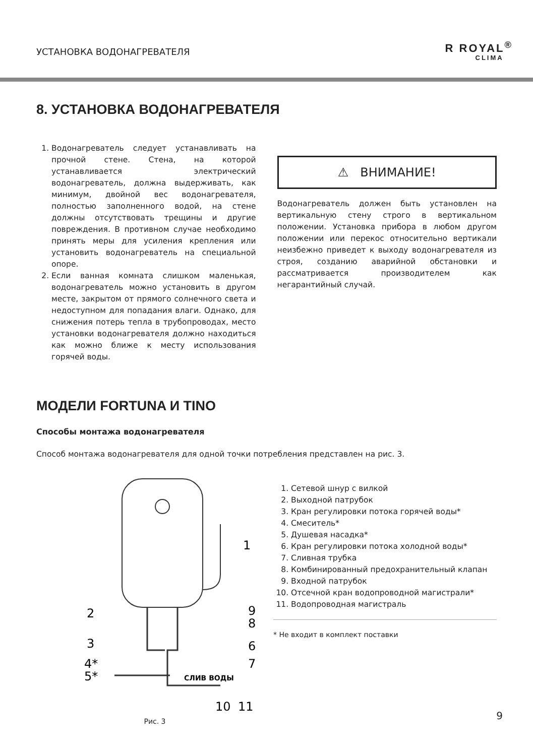УСТАНОВКА ВОДОНАГРЕВАТЕЛЯ R ROYAL<sup>®</sup>
CLIMA
8. УСТАНОВКА ВОДОНАГРЕВАТЕЛЯ
1. Водонагреватель следует устанавливать на прочной стене. Стена, на которой устанавливается электрический водонагреватель, должна выдерживать, как минимум, двойной вес водонагревателя, полностью заполненного водой, на стене должны отсутствовать трещины и другие повреждения. В противном случае необходимо принять меры для усиления крепления или установить водонагреватель на специальной опоре.
2. Если ванная комната слишком маленькая, водонагреватель можно установить в другом месте, закрытом от прямого солнечного света и недоступном для попадания влаги. Однако, для снижения потерь тепла в трубопроводах, место установки водонагревателя должно находиться как можно ближе к месту использования горячей воды.
⚠ ВНИМАНИЕ!
Водонагреватель должен быть установлен на вертикальную стену строго в вертикальном положении. Установка прибора в любом другом положении или перекос относительно вертикали неизбежно приведет к выходу водонагревателя из строя, созданию аварийной обстановки и рассматривается производителем как негарантийный случай.
МОДЕЛИ FORTUNA И TINO
Способы монтажа водонагревателя
Способ монтажа водонагревателя для одной точки потребления представлен на рис. 3.
2
3
4*
5*
1
9
8
6
7
СЛИВ ВОДЫ
10
11
Рис. 3
1. Сетевой шнур с вилкой
2. Выходной патрубок
3. Кран регулировки потока горячей воды*
4. Смеситель*
5. Душевая насадка*
6. Кран регулировки потока холодной воды*
7. Сливная трубка
8. Комбинированный предохранительный клапан
9. Входной патрубок
10. Отсечной кран водопроводной магистрали*
11. Водопроводная магистраль
* Не входит в комплект поставки
9